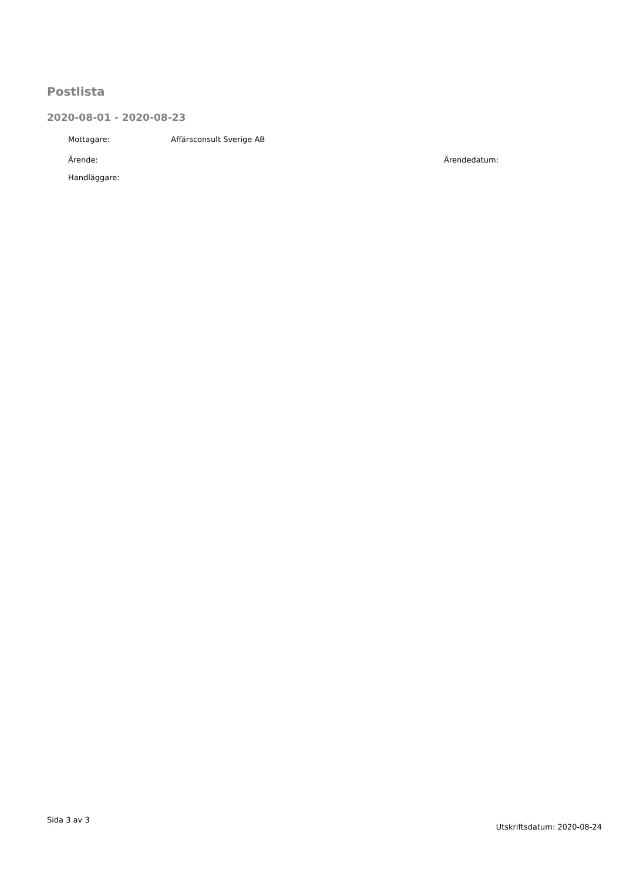Postlista
2020-08-01 - 2020-08-23
Mottagare: Affärsconsult Sverige AB
Ärende: Ärendedatum:
Handläggare:
Sida 3 av 3 Utskriftsdatum: 2020-08-24